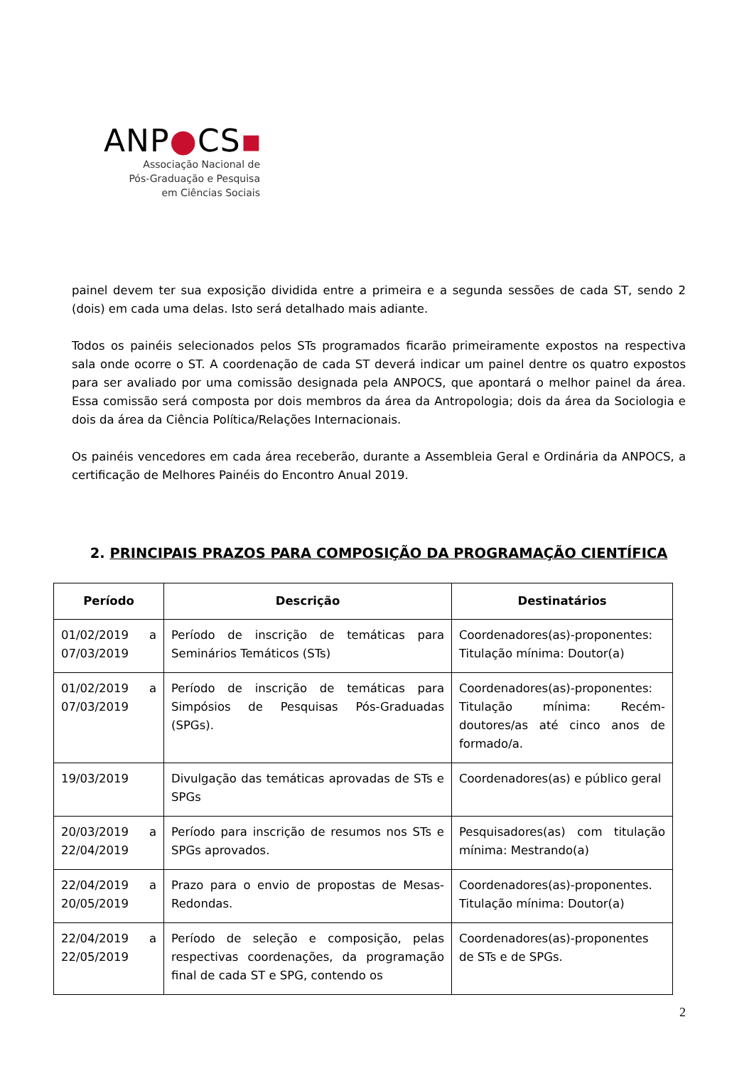ANP●CS▪
Associação Nacional de
Pós-Graduação e Pesquisa
em Ciências Sociais
painel devem ter sua exposição dividida entre a primeira e a segunda sessões de cada ST, sendo 2 (dois) em cada uma delas. Isto será detalhado mais adiante.
Todos os painéis selecionados pelos STs programados ficarão primeiramente expostos na respectiva sala onde ocorre o ST. A coordenação de cada ST deverá indicar um painel dentre os quatro expostos para ser avaliado por uma comissão designada pela ANPOCS, que apontará o melhor painel da área. Essa comissão será composta por dois membros da área da Antropologia; dois da área da Sociologia e dois da área da Ciência Política/Relações Internacionais.
Os painéis vencedores em cada área receberão, durante a Assembleia Geral e Ordinária da ANPOCS, a certificação de Melhores Painéis do Encontro Anual 2019.
2. PRINCIPAIS PRAZOS PARA COMPOSIÇÃO DA PROGRAMAÇÃO CIENTÍFICA
| Período | Descrição | Destinatários |
| --- | --- | --- |
| 01/02/2019 a 07/03/2019 | Período de inscrição de temáticas para Seminários Temáticos (STs) | Coordenadores(as)-proponentes: Titulação mínima: Doutor(a) |
| 01/02/2019 a 07/03/2019 | Período de inscrição de temáticas para Simpósios de Pesquisas Pós-Graduadas (SPGs). | Coordenadores(as)-proponentes: Titulação mínima: Recém-doutores/as até cinco anos de formado/a. |
| 19/03/2019 | Divulgação das temáticas aprovadas de STs e SPGs | Coordenadores(as) e público geral |
| 20/03/2019 a 22/04/2019 | Período para inscrição de resumos nos STs e SPGs aprovados. | Pesquisadores(as) com titulação mínima: Mestrando(a) |
| 22/04/2019 a 20/05/2019 | Prazo para o envio de propostas de Mesas-Redondas. | Coordenadores(as)-proponentes. Titulação mínima: Doutor(a) |
| 22/04/2019 a 22/05/2019 | Período de seleção e composição, pelas respectivas coordenações, da programação final de cada ST e SPG, contendo os | Coordenadores(as)-proponentes de STs e de SPGs. |
2